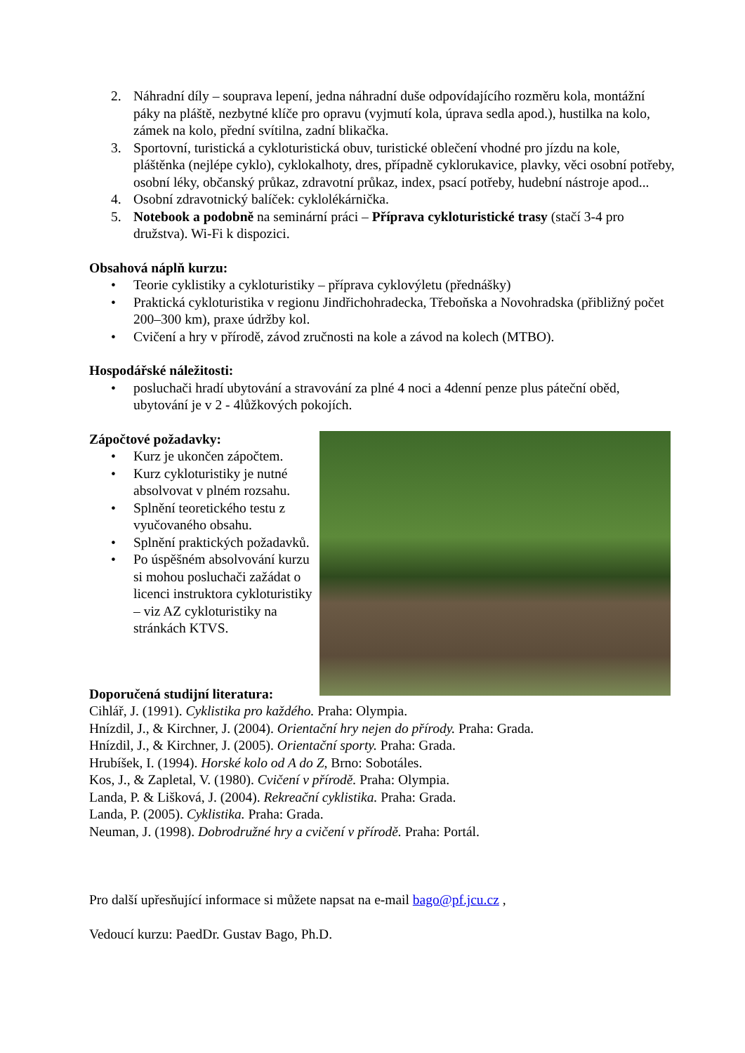2. Náhradní díly – souprava lepení, jedna náhradní duše odpovídajícího rozměru kola, montážní páky na pláště, nezbytné klíče pro opravu (vyjmutí kola, úprava sedla apod.), hustilka na kolo, zámek na kolo, přední svítilna, zadní blikačka.
3. Sportovní, turistická a cykloturistická obuv, turistické oblečení vhodné pro jízdu na kole, pláštěnka (nejlépe cyklo), cyklokalhoty, dres, případně cyklorukavice, plavky, věci osobní potřeby, osobní léky, občanský průkaz, zdravotní průkaz, index, psací potřeby, hudební nástroje apod...
4. Osobní zdravotnický balíček: cyklolékárnička.
5. Notebook a podobně na seminární práci – Příprava cykloturistické trasy (stačí 3-4 pro družstva). Wi-Fi k dispozici.
Obsahová náplň kurzu:
• Teorie cyklistiky a cykloturistiky – příprava cyklovýletu (přednášky)
• Praktická cykloturistika v regionu Jindřichohradecka, Třeboňska a Novohradska (přibližný počet 200–300 km), praxe údržby kol.
• Cvičení a hry v přírodě, závod zručnosti na kole a závod na kolech (MTBO).
Hospodářské náležitosti:
• posluchači hradí ubytování a stravování za plné 4 noci a 4denní penze plus páteční oběd, ubytování je v 2 - 4lůžkových pokojích.
Zápočtové požadavky:
• Kurz je ukončen zápočtem.
• Kurz cykloturistiky je nutné absolvovat v plném rozsahu.
• Splnění teoretického testu z vyučovaného obsahu.
• Splnění praktických požadavků.
• Po úspěšném absolvování kurzu si mohou posluchači zažádat o licenci instruktora cykloturistiky – viz AZ cykloturistiky na stránkách KTVS.
Doporučená studijní literatura:
Cihlář, J. (1991). Cyklistika pro každého. Praha: Olympia.
Hnízdil, J., & Kirchner, J. (2004). Orientační hry nejen do přírody. Praha: Grada.
Hnízdil, J., & Kirchner, J. (2005). Orientační sporty. Praha: Grada.
Hrubíšek, I. (1994). Horské kolo od A do Z, Brno: Sobotáles.
Kos, J., & Zapletal, V. (1980). Cvičení v přírodě. Praha: Olympia.
Landa, P. & Lišková, J. (2004). Rekreační cyklistika. Praha: Grada.
Landa, P. (2005). Cyklistika. Praha: Grada.
Neuman, J. (1998). Dobrodružné hry a cvičení v přírodě. Praha: Portál.
Pro další upřesňující informace si můžete napsat na e-mail bago@pf.jcu.cz ,
Vedoucí kurzu: PaedDr. Gustav Bago, Ph.D.